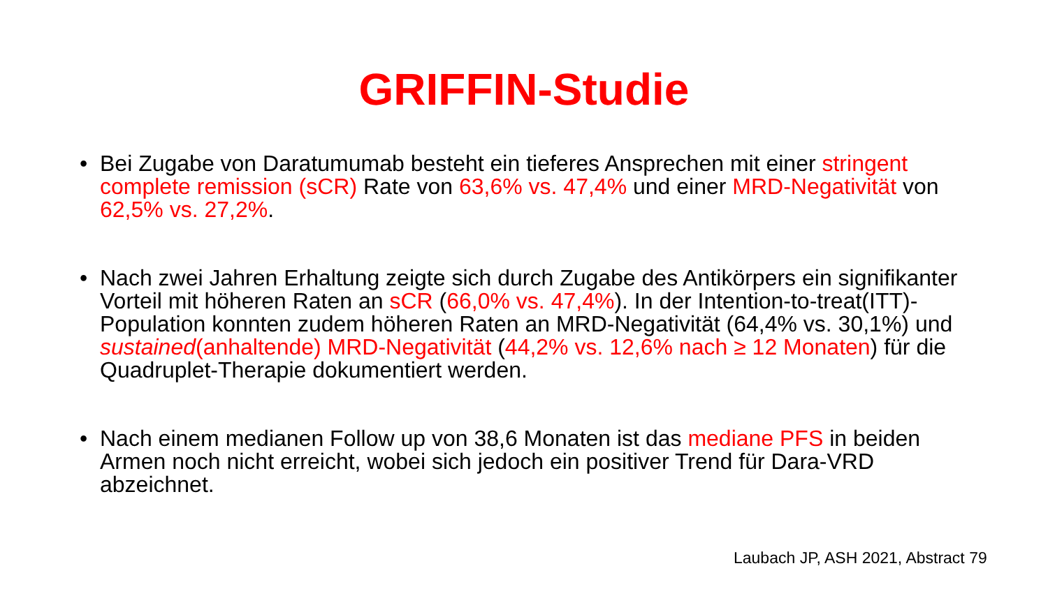GRIFFIN-Studie
• Bei Zugabe von Daratumumab besteht ein tieferes Ansprechen mit einer stringent complete remission (sCR) Rate von 63,6% vs. 47,4% und einer MRD-Negativität von 62,5% vs. 27,2%.
• Nach zwei Jahren Erhaltung zeigte sich durch Zugabe des Antikörpers ein signifikanter Vorteil mit höheren Raten an sCR (66,0% vs. 47,4%). In der Intention-to-treat(ITT)-Population konnten zudem höheren Raten an MRD-Negativität (64,4% vs. 30,1%) und sustained(anhaltende) MRD-Negativität (44,2% vs. 12,6% nach ≥ 12 Monaten) für die Quadruplet-Therapie dokumentiert werden.
• Nach einem medianen Follow up von 38,6 Monaten ist das mediane PFS in beiden Armen noch nicht erreicht, wobei sich jedoch ein positiver Trend für Dara-VRD abzeichnet.
Laubach JP, ASH 2021, Abstract 79